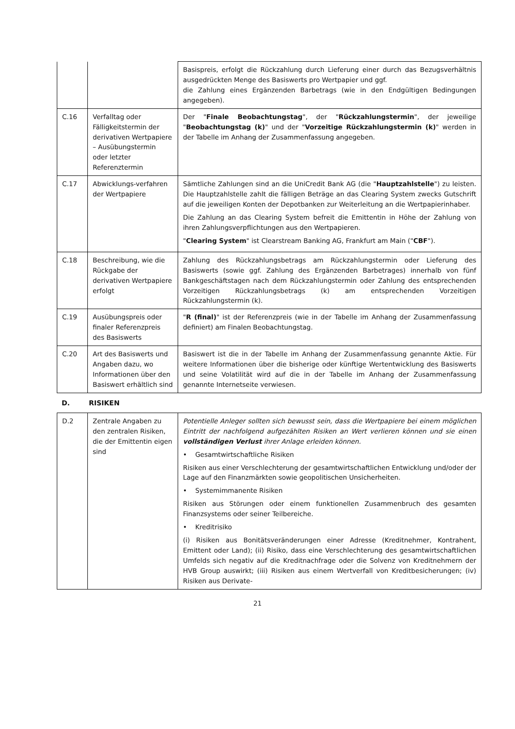| | | Basispreis, erfolgt die Rückzahlung durch Lieferung einer durch das Bezugsverhältnis ausgedrückten Menge des Basiswerts pro Wertpapier und ggf. die Zahlung eines Ergänzenden Barbetrags (wie in den Endgültigen Bedingungen angegeben). |
| C.16 | Verfalltag oder Fälligkeitstermin der derivativen Wertpapiere – Ausübungstermin oder letzter Referenztermin | Der " Finale Beobachtungstag ", der " Rückzahlungstermin ", der jeweilige " Beobachtungstag (k) " und der " Vorzeitige Rückzahlungstermin (k) " werden in der Tabelle im Anhang der Zusammenfassung angegeben. |
| C.17 | Abwicklungs-verfahren der Wertpapiere | Sämtliche Zahlungen sind an die UniCredit Bank AG (die " Hauptzahlstelle ") zu leisten. Die Hauptzahlstelle zahlt die fälligen Beträge an das Clearing System zwecks Gutschrift auf die jeweiligen Konten der Depotbanken zur Weiterleitung an die Wertpapierinhaber. Die Zahlung an das Clearing System befreit die Emittentin in Höhe der Zahlung von ihren Zahlungsverpflichtungen aus den Wertpapieren. " Clearing System " ist Clearstream Banking AG, Frankfurt am Main (" CBF "). |
| C.18 | Beschreibung, wie die Rückgabe der derivativen Wertpapiere erfolgt | Zahlung des Rückzahlungsbetrags am Rückzahlungstermin oder Lieferung des Basiswerts (sowie ggf. Zahlung des Ergänzenden Barbetrages) innerhalb von fünf Bankgeschäftstagen nach dem Rückzahlungstermin oder Zahlung des entsprechenden Vorzeitigen Rückzahlungsbetrags (k) am entsprechenden Vorzeitigen Rückzahlungstermin (k). |
| C.19 | Ausübungspreis oder finaler Referenzpreis des Basiswerts | " R (final) " ist der Referenzpreis (wie in der Tabelle im Anhang der Zusammenfassung definiert) am Finalen Beobachtungstag. |
| C.20 | Art des Basiswerts und Angaben dazu, wo Informationen über den Basiswert erhältlich sind | Basiswert ist die in der Tabelle im Anhang der Zusammenfassung genannte Aktie. Für weitere Informationen über die bisherige oder künftige Wertentwicklung des Basiswerts und seine Volatilität wird auf die in der Tabelle im Anhang der Zusammenfassung genannte Internetseite verwiesen. |
D. RISIKEN
| D.2 | Zentrale Angaben zu den zentralen Risiken, die der Emittentin eigen sind | Potentielle Anleger sollten sich bewusst sein, dass die Wertpapiere bei einem möglichen Eintritt der nachfolgend aufgezählten Risiken an Wert verlieren können und sie einen vollständigen Verlust ihrer Anlage erleiden können. • Gesamtwirtschaftliche Risiken Risiken aus einer Verschlechterung der gesamtwirtschaftlichen Entwicklung und/oder der Lage auf den Finanzmärkten sowie geopolitischen Unsicherheiten. • Systemimmanente Risiken Risiken aus Störungen oder einem funktionellen Zusammenbruch des gesamten Finanzsystems oder seiner Teilbereiche. • Kreditrisiko (i) Risiken aus Bonitätsveränderungen einer Adresse (Kreditnehmer, Kontrahent, Emittent oder Land); (ii) Risiko, dass eine Verschlechterung des gesamtwirtschaftlichen Umfelds sich negativ auf die Kreditnachfrage oder die Solvenz von Kreditnehmern der HVB Group auswirkt; (iii) Risiken aus einem Wertverfall von Kreditbesicherungen; (iv) Risiken aus Derivate- |
21